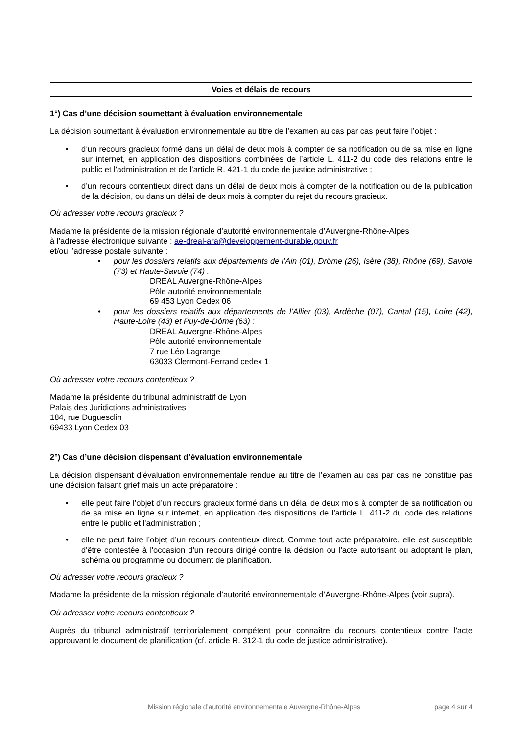Voies et délais de recours
1°) Cas d’une décision soumettant à évaluation environnementale
La décision soumettant à évaluation environnementale au titre de l’examen au cas par cas peut faire l’objet :
• d’un recours gracieux formé dans un délai de deux mois à compter de sa notification ou de sa mise en ligne sur internet, en application des dispositions combinées de l’article L. 411-2 du code des relations entre le public et l'administration et de l’article R. 421-1 du code de justice administrative ;
• d’un recours contentieux direct dans un délai de deux mois à compter de la notification ou de la publication de la décision, ou dans un délai de deux mois à compter du rejet du recours gracieux.
Où adresser votre recours gracieux ?
Madame la présidente de la mission régionale d’autorité environnementale d’Auvergne-Rhône-Alpes
à l’adresse électronique suivante : ae-dreal-ara@developpement-durable.gouv.fr
et/ou l’adresse postale suivante :
• pour les dossiers relatifs aux départements de l’Ain (01), Drôme (26), Isère (38), Rhône (69), Savoie (73) et Haute-Savoie (74) :
DREAL Auvergne-Rhône-Alpes
Pôle autorité environnementale
69 453 Lyon Cedex 06
• pour les dossiers relatifs aux départements de l’Allier (03), Ardèche (07), Cantal (15), Loire (42), Haute-Loire (43) et Puy-de-Dôme (63) :
DREAL Auvergne-Rhône-Alpes
Pôle autorité environnementale
7 rue Léo Lagrange
63033 Clermont-Ferrand cedex 1
Où adresser votre recours contentieux ?
Madame la présidente du tribunal administratif de Lyon
Palais des Juridictions administratives
184, rue Duguesclin
69433 Lyon Cedex 03
2°) Cas d’une décision dispensant d’évaluation environnementale
La décision dispensant d’évaluation environnementale rendue au titre de l’examen au cas par cas ne constitue pas une décision faisant grief mais un acte préparatoire :
• elle peut faire l’objet d’un recours gracieux formé dans un délai de deux mois à compter de sa notification ou de sa mise en ligne sur internet, en application des dispositions de l’article L. 411-2 du code des relations entre le public et l'administration ;
• elle ne peut faire l’objet d’un recours contentieux direct. Comme tout acte préparatoire, elle est susceptible d'être contestée à l'occasion d'un recours dirigé contre la décision ou l'acte autorisant ou adoptant le plan, schéma ou programme ou document de planification.
Où adresser votre recours gracieux ?
Madame la présidente de la mission régionale d’autorité environnementale d’Auvergne-Rhône-Alpes (voir supra).
Où adresser votre recours contentieux ?
Auprès du tribunal administratif territorialement compétent pour connaître du recours contentieux contre l'acte approuvant le document de planification (cf. article R. 312-1 du code de justice administrative).
Mission régionale d’autorité environnementale Auvergne-Rhône-Alpes page 4 sur 4